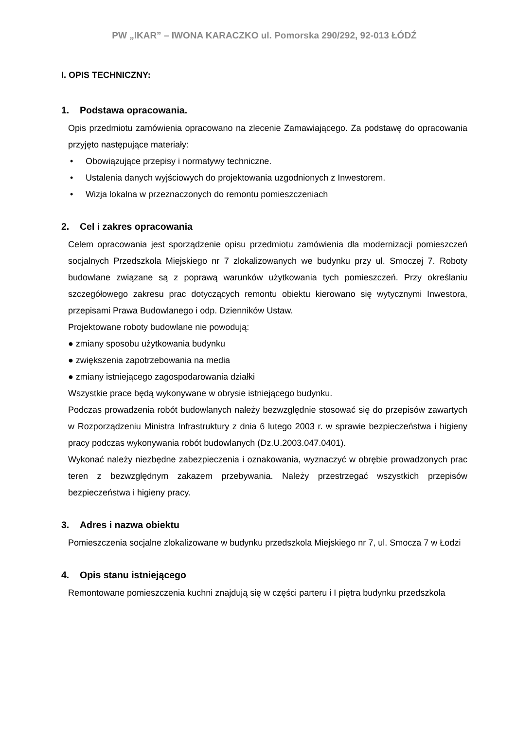PW „IKAR” – IWONA KARACZKO ul. Pomorska 290/292, 92-013 ŁÓDŹ
I. OPIS TECHNICZNY:
1. Podstawa opracowania.
Opis przedmiotu zamówienia opracowano na zlecenie Zamawiającego. Za podstawę do opracowania przyjęto następujące materiały:
• Obowiązujące przepisy i normatywy techniczne.
• Ustalenia danych wyjściowych do projektowania uzgodnionych z Inwestorem.
• Wizja lokalna w przeznaczonych do remontu pomieszczeniach
2. Cel i zakres opracowania
Celem opracowania jest sporządzenie opisu przedmiotu zamówienia dla modernizacji pomieszczeń socjalnych Przedszkola Miejskiego nr 7 zlokalizowanych we budynku przy ul. Smoczej 7. Roboty budowlane związane są z poprawą warunków użytkowania tych pomieszczeń. Przy określaniu szczegółowego zakresu prac dotyczących remontu obiektu kierowano się wytycznymi Inwestora, przepisami Prawa Budowlanego i odp. Dzienników Ustaw.
Projektowane roboty budowlane nie powodują:
● zmiany sposobu użytkowania budynku
● zwiększenia zapotrzebowania na media
● zmiany istniejącego zagospodarowania działki
Wszystkie prace będą wykonywane w obrysie istniejącego budynku.
Podczas prowadzenia robót budowlanych należy bezwzględnie stosować się do przepisów zawartych w Rozporządzeniu Ministra Infrastruktury z dnia 6 lutego 2003 r. w sprawie bezpieczeństwa i higieny pracy podczas wykonywania robót budowlanych (Dz.U.2003.047.0401).
Wykonać należy niezbędne zabezpieczenia i oznakowania, wyznaczyć w obrębie prowadzonych prac teren z bezwzględnym zakazem przebywania. Należy przestrzegać wszystkich przepisów bezpieczeństwa i higieny pracy.
3. Adres i nazwa obiektu
Pomieszczenia socjalne zlokalizowane w budynku przedszkola Miejskiego nr 7, ul. Smocza 7 w Łodzi
4. Opis stanu istniejącego
Remontowane pomieszczenia kuchni znajdują się w części parteru i I piętra budynku przedszkola